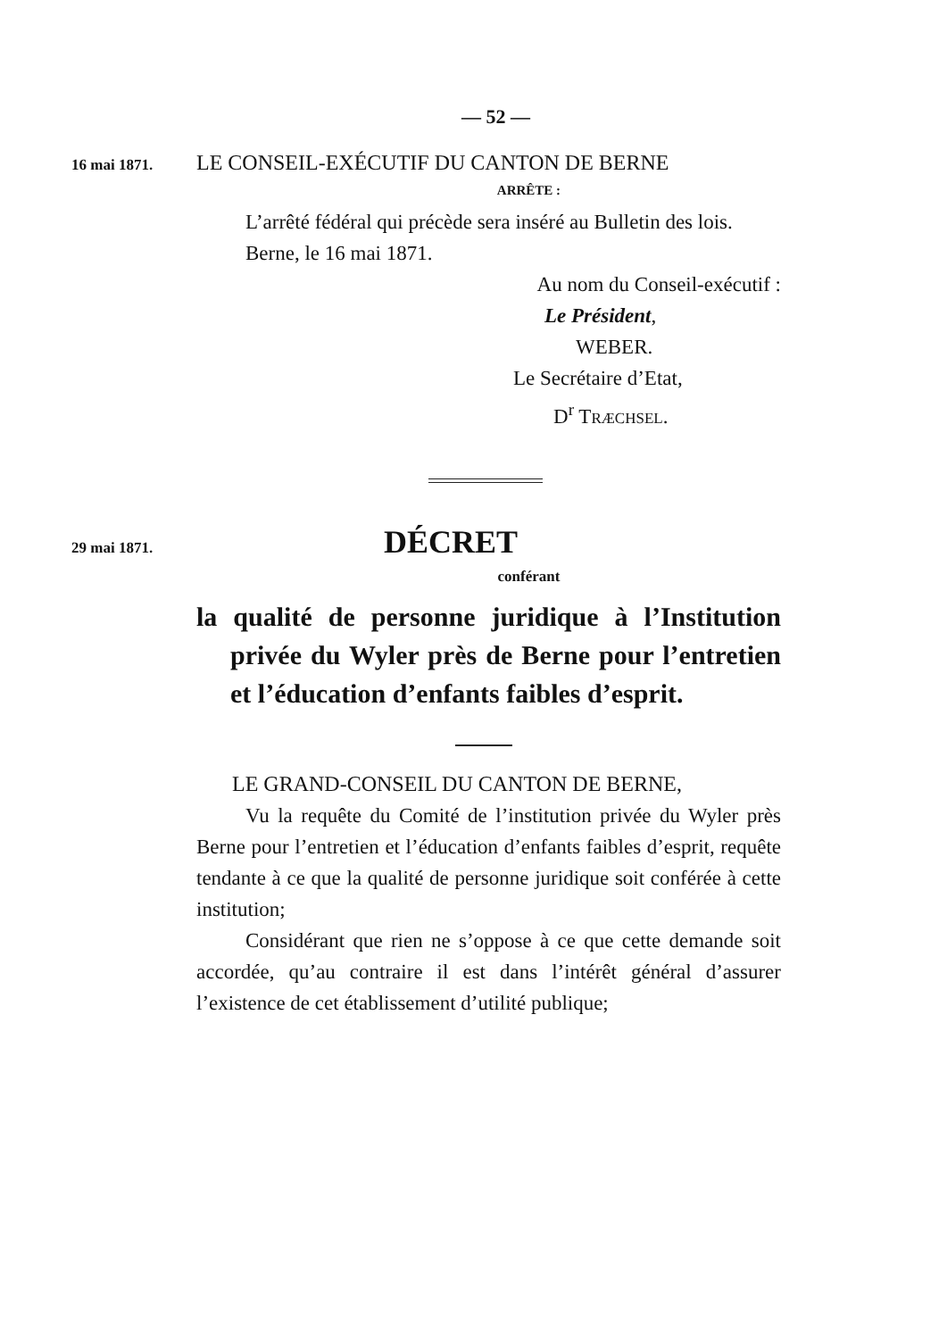— 52 —
16 mai 1871.
LE CONSEIL-EXÉCUTIF DU CANTON DE BERNE
ARRÊTE :
L’arrêté fédéral qui précède sera inséré au Bulletin des lois.
Berne, le 16 mai 1871.
Au nom du Conseil-exécutif :
Le Président,
WEBER.
Le Secrétaire d’Etat,
D<sup>r</sup> TRÆCHSEL.
29 mai 1871.
DÉCRET
conférant
la qualité de personne juridique à l’Institution privée du Wyler près de Berne pour l’entretien et l’éducation d’enfants faibles d’esprit.
LE GRAND-CONSEIL DU CANTON DE BERNE,
Vu la requête du Comité de l’institution privée du Wyler près Berne pour l’entretien et l’éducation d’enfants faibles d’esprit, requête tendante à ce que la qualité de personne juridique soit conférée à cette institution;
Considérant que rien ne s’oppose à ce que cette demande soit accordée, qu’au contraire il est dans l’intérêt général d’assurer l’existence de cet établissement d’utilité publique;